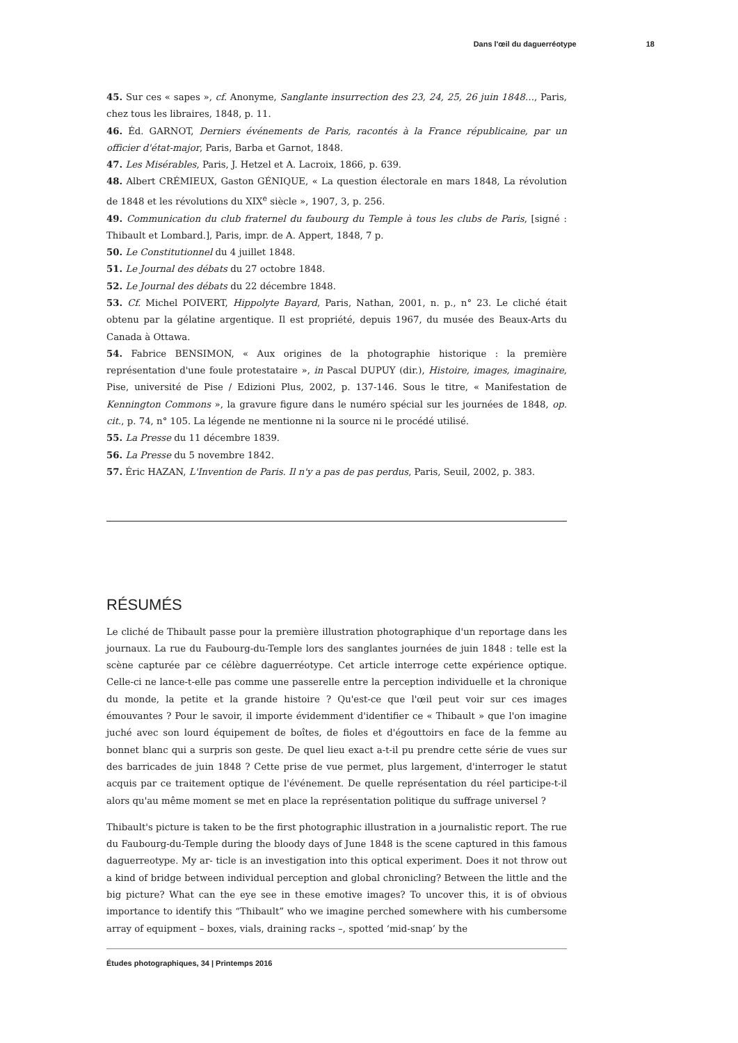Dans l'œil du daguerréotype 18
45. Sur ces « sapes », cf. Anonyme, Sanglante insurrection des 23, 24, 25, 26 juin 1848…, Paris, chez tous les libraires, 1848, p. 11.
46. Éd. GARNOT, Derniers événements de Paris, racontés à la France républicaine, par un officier d'état-major, Paris, Barba et Garnot, 1848.
47. Les Misérables, Paris, J. Hetzel et A. Lacroix, 1866, p. 639.
48. Albert CRÉMIEUX, Gaston GÉNIQUE, « La question électorale en mars 1848, La révolution de 1848 et les révolutions du XIX<sup>e</sup> siècle », 1907, 3, p. 256.
49. Communication du club fraternel du faubourg du Temple à tous les clubs de Paris, [signé : Thibault et Lombard.], Paris, impr. de A. Appert, 1848, 7 p.
50. Le Constitutionnel du 4 juillet 1848.
51. Le Journal des débats du 27 octobre 1848.
52. Le Journal des débats du 22 décembre 1848.
53. Cf. Michel POIVERT, Hippolyte Bayard, Paris, Nathan, 2001, n. p., n° 23. Le cliché était obtenu par la gélatine argentique. Il est propriété, depuis 1967, du musée des Beaux-Arts du Canada à Ottawa.
54. Fabrice BENSIMON, « Aux origines de la photographie historique : la première représentation d'une foule protestataire », in Pascal DUPUY (dir.), Histoire, images, imaginaire, Pise, université de Pise / Edizioni Plus, 2002, p. 137-146. Sous le titre, « Manifestation de Kennington Commons », la gravure figure dans le numéro spécial sur les journées de 1848, op. cit., p. 74, n° 105. La légende ne mentionne ni la source ni le procédé utilisé.
55. La Presse du 11 décembre 1839.
56. La Presse du 5 novembre 1842.
57. Éric HAZAN, L'Invention de Paris. Il n'y a pas de pas perdus, Paris, Seuil, 2002, p. 383.
RÉSUMÉS
Le cliché de Thibault passe pour la première illustration photographique d'un reportage dans les journaux. La rue du Faubourg-du-Temple lors des sanglantes journées de juin 1848 : telle est la scène capturée par ce célèbre daguerréotype. Cet article interroge cette expérience optique. Celle-ci ne lance-t-elle pas comme une passerelle entre la perception individuelle et la chronique du monde, la petite et la grande histoire ? Qu'est-ce que l'œil peut voir sur ces images émouvantes ? Pour le savoir, il importe évidemment d'identifier ce « Thibault » que l'on imagine juché avec son lourd équipement de boîtes, de fioles et d'égouttoirs en face de la femme au bonnet blanc qui a surpris son geste. De quel lieu exact a-t-il pu prendre cette série de vues sur des barricades de juin 1848 ? Cette prise de vue permet, plus largement, d'interroger le statut acquis par ce traitement optique de l'événement. De quelle représentation du réel participe-t-il alors qu'au même moment se met en place la représentation politique du suffrage universel ?
Thibault's picture is taken to be the first photographic illustration in a journalistic report. The rue du Faubourg-du-Temple during the bloody days of June 1848 is the scene captured in this famous daguerreotype. My ar- ticle is an investigation into this optical experiment. Does it not throw out a kind of bridge between individual perception and global chronicling? Between the little and the big picture? What can the eye see in these emotive images? To uncover this, it is of obvious importance to identify this “Thibault” who we imagine perched somewhere with his cumbersome array of equipment – boxes, vials, draining racks –, spotted ‘mid-snap’ by the
Études photographiques, 34 | Printemps 2016